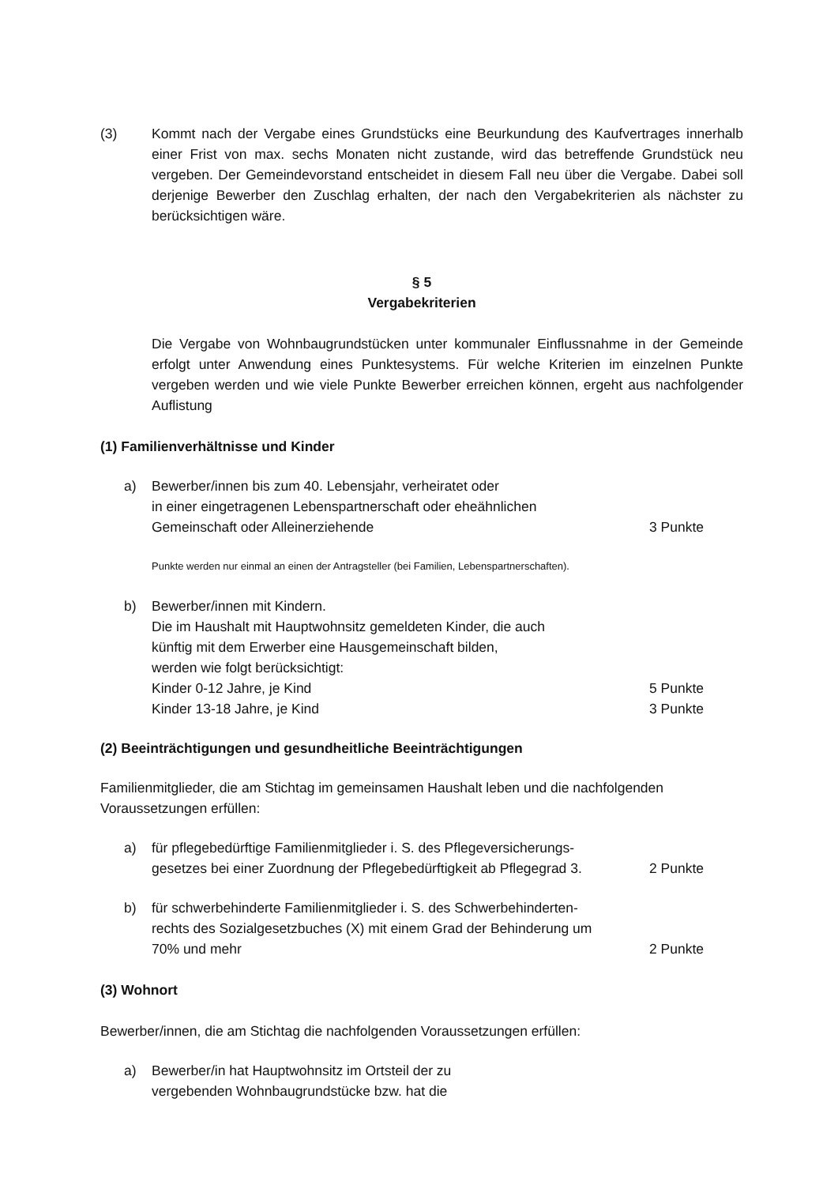(3) Kommt nach der Vergabe eines Grundstücks eine Beurkundung des Kaufvertrages innerhalb einer Frist von max. sechs Monaten nicht zustande, wird das betreffende Grundstück neu vergeben. Der Gemeindevorstand entscheidet in diesem Fall neu über die Vergabe. Dabei soll derjenige Bewerber den Zuschlag erhalten, der nach den Vergabekriterien als nächster zu berücksichtigen wäre.
§ 5
Vergabekriterien
Die Vergabe von Wohnbaugrundstücken unter kommunaler Einflussnahme in der Gemeinde erfolgt unter Anwendung eines Punktesystems. Für welche Kriterien im einzelnen Punkte vergeben werden und wie viele Punkte Bewerber erreichen können, ergeht aus nachfolgender Auflistung
(1) Familienverhältnisse und Kinder
a) Bewerber/innen bis zum 40. Lebensjahr, verheiratet oder
in einer eingetragenen Lebenspartnerschaft oder eheähnlichen
Gemeinschaft oder Alleinerziehende
3 Punkte
Punkte werden nur einmal an einen der Antragsteller (bei Familien, Lebenspartnerschaften).
b) Bewerber/innen mit Kindern.
Die im Haushalt mit Hauptwohnsitz gemeldeten Kinder, die auch
künftig mit dem Erwerber eine Hausgemeinschaft bilden,
werden wie folgt berücksichtigt:
Kinder 0-12 Jahre, je Kind
Kinder 13-18 Jahre, je Kind
5 Punkte
3 Punkte
(2) Beeinträchtigungen und gesundheitliche Beeinträchtigungen
Familienmitglieder, die am Stichtag im gemeinsamen Haushalt leben und die nachfolgenden Voraussetzungen erfüllen:
a) für pflegebedürftige Familienmitglieder i. S. des Pflegeversicherungs-
gesetzes bei einer Zuordnung der Pflegebedürftigkeit ab Pflegegrad 3.
2 Punkte
b) für schwerbehinderte Familienmitglieder i. S. des Schwerbehinderten-
rechts des Sozialgesetzbuches (X) mit einem Grad der Behinderung um
70% und mehr
2 Punkte
(3) Wohnort
Bewerber/innen, die am Stichtag die nachfolgenden Voraussetzungen erfüllen:
a) Bewerber/in hat Hauptwohnsitz im Ortsteil der zu
vergebenden Wohnbaugrundstücke bzw. hat die